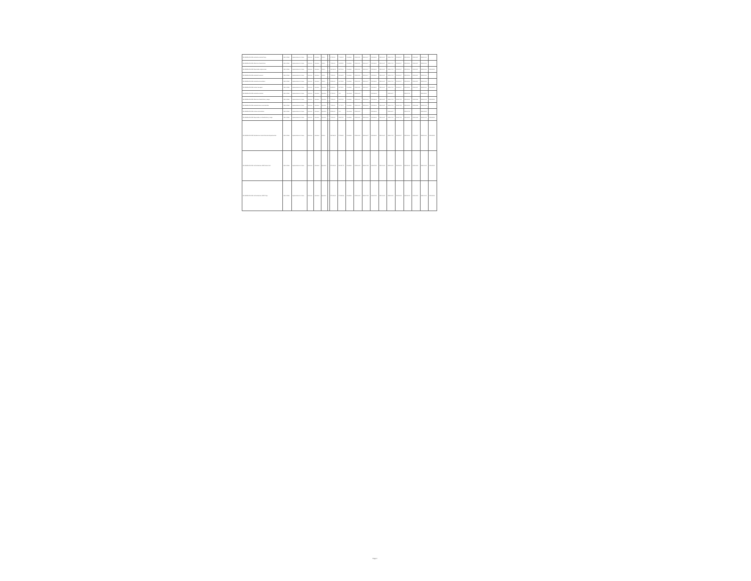| BO-MINEDUCACION Asistente ambiental Tarija | BM-L 12940 | Implementación di Aulas | Nacional | Individual | Interno | | 57.215,00 | 77.650,12 | Finalizado | 2018-05-09 | 2018-06-07 | 2018-06-11 | 2018-06-17 | 2018-07-02 | 2018-08-17 | 2018-08-06 | 2018-09-17 | 2018-10-04 | |
| BO-MINEDUCACION Oficial de infraestructura | BM-L 12940 | Implementación di Aulas | Nacional | Individual | Interno | | 73.514,00 | 24.888,28 | Finalizado | 2018-05-09 | 2018-06-07 | 2018-06-11 | 2018-06-17 | 2018-07-02 | 2018-08-17 | 2018-08-06 | 2018-09-17 | 2018-10-04 | |
| BO-MINEDUCACION Especialista adquisiciones | BM-L 12940 | Implementación di Aulas | Nacional | Individual | Interno | | 168.864,00 | 88.271,04 | Finalizado | 2018-05-09 | 2018-06-07 | 2018-06-11 | 2018-06-17 | 2018-07-02 | 2018-08-17 | 2018-08-06 | 2018-09-17 | 2018-10-04 | 2021-12-31 |
| BO-MINEDUCACION Asistente financiero | BM-L 12940 | Implementación di Aulas | Nacional | Individual | Interno | | 73.514,00 | 98.166,83 | Finalizado | 2018-05-09 | 2018-06-07 | 2018-06-11 | 2018-06-17 | 2018-07-02 | 2018-08-17 | 2018-08-06 | 2018-09-17 | 2018-10-04 | |
| BO-MINEDUCACION Asistente administrativo | BM-L 12940 | Implementación di Aulas | Nacional | Individual | Interno | | 53.516,00 | 46.705,53 | Finalizado | 2018-05-09 | 2018-06-07 | 2018-06-11 | 2018-06-17 | 2018-07-02 | 2018-08-17 | 2018-08-06 | 2018-09-17 | 2018-10-04 | |
| BO-MINEDUCACION Auxiliar mensajero | BM-L 12940 | Implementación di Aulas | Nacional | Individual | Ejecutivo | | 34.958,00 | 26.721,51 | Finalizado | 2018-05-09 | 2018-06-07 | 2018-06-11 | 2018-06-17 | 2018-07-02 | 2018-08-17 | 2018-08-06 | 2018-09-17 | 2018-10-04 | 2021-12-31 |
| BO-MINEDUCACION Asistente ambiental | BM-L 12940 | Implementación di Aulas | Nacional | Individual | Ejecutivo | | 57.215,00 | 0,00 | Cancelado | 2018-06-08 | | 2018-06-06 | | 2018-06-27 | | 2018-07-30 | | 2018-09-05 | |
| BO-MINEDUCACION Oficial de infraestructura y riesgo | BM-L 12940 | Implementación di Aulas | Nacional | Individual | Ejecutivo | | 73.514,00 | 52.517,82 | Finalizado | 2018-06-08 | 2018-06-06 | 2018-06-06 | 2018-06-27 | 2018-07-13 | 2018-07-30 | 2018-08-05 | 2018-09-05 | 2018-10-13 | 2021-12-31 |
| BO-MINEDUCACION Asistente técnico administrativo | BM-L 12940 | Implementación di Aulas | Nacional | Individual | Ejecutivo | | 73.514,00 | 71.778,78 | Finalizado | 2018-06-08 | 2018-06-06 | 2018-06-06 | 2018-06-27 | 2018-07-13 | 2018-07-30 | 2018-08-05 | 2018-09-05 | 2018-10-13 | |
| BO-MINEDUCACION Auxiliar administrativo | BM-L 12940 | Implementación di Aulas | Nacional | Individual | Ejecutivo | | 53.516,00 | 0,00 | Cancelado | 2018-06-08 | | 2018-06-06 | | 2018-06-27 | | 2018-07-30 | | 2018-09-05 | |
| BO-MINEDUCACION Especialista en infraestructura y riesgo | BM-L 12940 | Implementación di Aulas | Nacional | Individual | Ejecutivo | | 79.561,00 | 53.697,92 | Finalizado | 2018-06-08 | 2018-06-06 | 2018-06-06 | 2018-06-27 | 2018-07-13 | 2018-07-30 | 2018-08-05 | 2018-09-05 | 2018-10-13 | 2021-12-31 |
| BO-MINEDUCACION Facilitadores Unidad Educativa Departamental | BM-L 12940 | Implementación di Aulas | Nacional | Individual | Interno | | 168.864,00 | 57.584,88 | Finalizado | 2018-05-09 | 2018-06-07 | 2018-06-11 | 2018-06-17 | 2018-07-02 | 2018-08-17 | 2018-08-06 | 2018-09-17 | 2018-10-04 | 2021-12-31 |
| BO-MINEDUCACION 14 Facilitadores UEDP Santa Cruz | BM-L 12940 | Implementación di Aulas | Nacional | Individual | Ejecutivo | | 278.619,00 | 155.137,72 | Finalizado | 2018-06-08 | 2018-07-23 | 2018-07-30 | 2018-11-05 | 2018-11-13 | 2018-11-19 | 2018-12-03 | 2018-12-11 | 2019-01-15 | 2021-12-31 |
| BO-MINEDUCACION 14 Facilitadores UEDP Tarija | BM-L 12940 | Implementación di Aulas | Nacional | Individual | Ejecutivo | | 278.619,00 | 172.688,64 | Finalizado | 2018-06-08 | 2018-07-23 | 2018-07-30 | 2018-11-05 | 2018-11-13 | 2018-11-19 | 2018-12-03 | 2018-12-11 | 2019-01-15 | 2021-12-31 |
Page 4